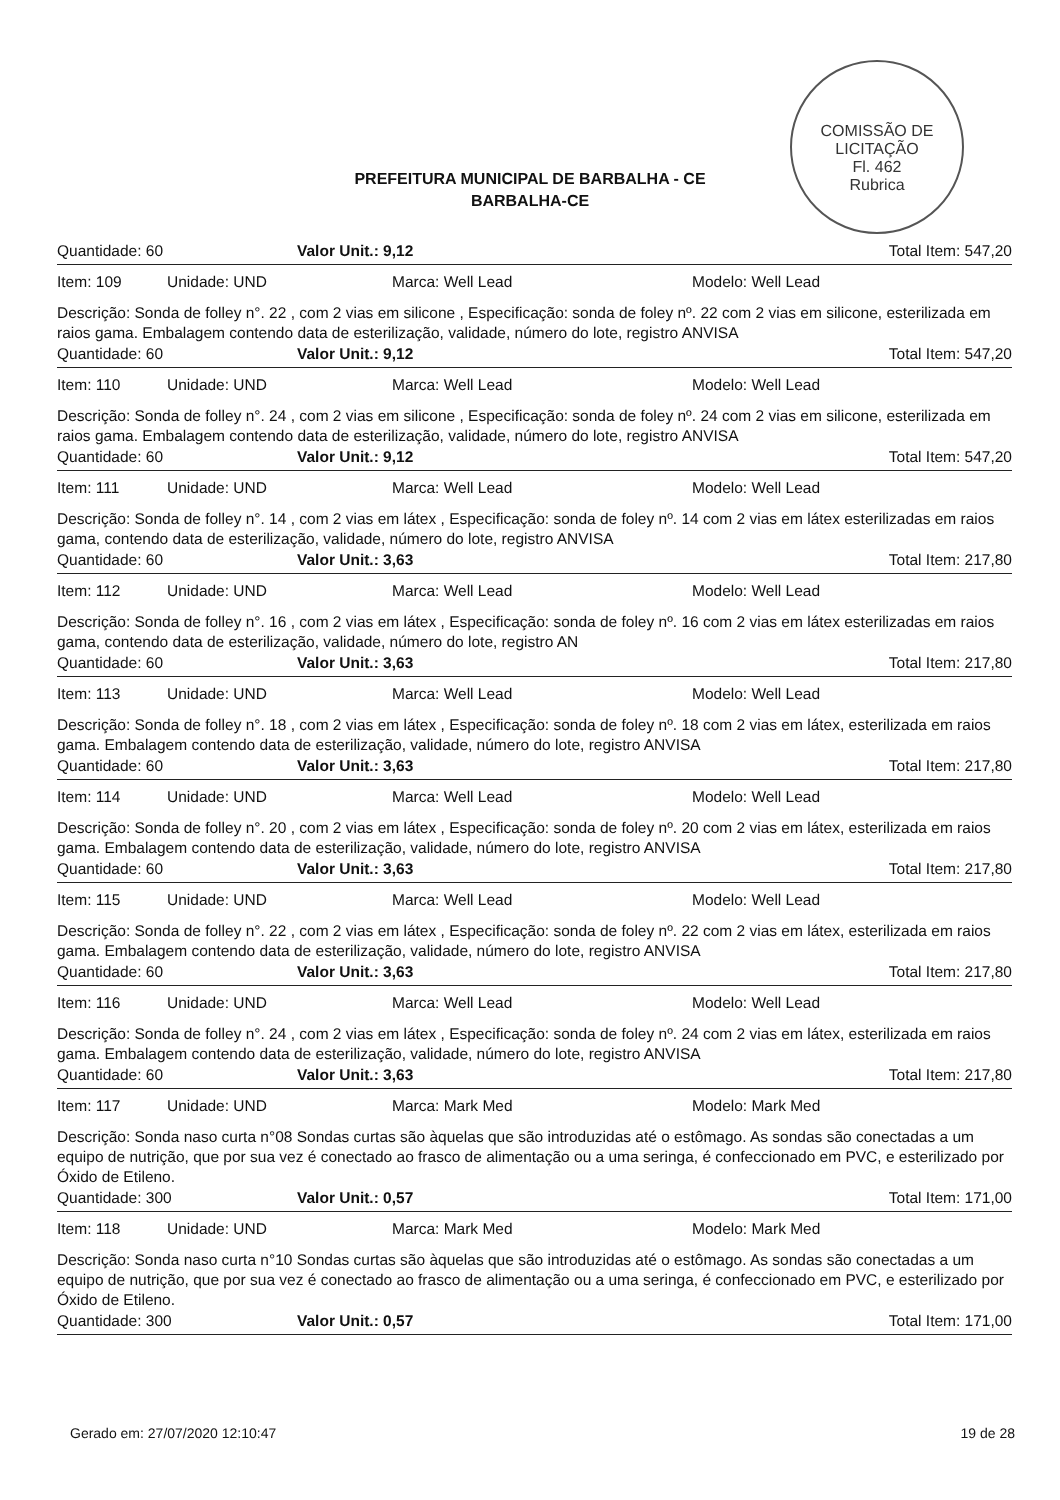COMISSÃO DE LICITAÇÃO
Fl. 462
Rubrica
PREFEITURA MUNICIPAL DE BARBALHA - CE
BARBALHA-CE
Quantidade: 60 Valor Unit.: 9,12 Total Item: 547,20
Item: 109 Unidade: UND Marca: Well Lead Modelo: Well Lead
Descrição: Sonda de folley n°. 22 , com 2 vias em silicone , Especificação: sonda de foley nº. 22 com 2 vias em silicone, esterilizada em raios gama. Embalagem contendo data de esterilização, validade, número do lote, registro ANVISA
Quantidade: 60 Valor Unit.: 9,12 Total Item: 547,20
Item: 110 Unidade: UND Marca: Well Lead Modelo: Well Lead
Descrição: Sonda de folley n°. 24 , com 2 vias em silicone , Especificação: sonda de foley nº. 24 com 2 vias em silicone, esterilizada em raios gama. Embalagem contendo data de esterilização, validade, número do lote, registro ANVISA
Quantidade: 60 Valor Unit.: 9,12 Total Item: 547,20
Item: 111 Unidade: UND Marca: Well Lead Modelo: Well Lead
Descrição: Sonda de folley n°. 14 , com 2 vias em látex , Especificação: sonda de foley nº. 14 com 2 vias em látex esterilizadas em raios gama, contendo data de esterilização, validade, número do lote, registro ANVISA
Quantidade: 60 Valor Unit.: 3,63 Total Item: 217,80
Item: 112 Unidade: UND Marca: Well Lead Modelo: Well Lead
Descrição: Sonda de folley n°. 16 , com 2 vias em látex , Especificação: sonda de foley nº. 16 com 2 vias em látex esterilizadas em raios gama, contendo data de esterilização, validade, número do lote, registro AN
Quantidade: 60 Valor Unit.: 3,63 Total Item: 217,80
Item: 113 Unidade: UND Marca: Well Lead Modelo: Well Lead
Descrição: Sonda de folley n°. 18 , com 2 vias em látex , Especificação: sonda de foley nº. 18 com 2 vias em látex, esterilizada em raios gama. Embalagem contendo data de esterilização, validade, número do lote, registro ANVISA
Quantidade: 60 Valor Unit.: 3,63 Total Item: 217,80
Item: 114 Unidade: UND Marca: Well Lead Modelo: Well Lead
Descrição: Sonda de folley n°. 20 , com 2 vias em látex , Especificação: sonda de foley nº. 20 com 2 vias em látex, esterilizada em raios gama. Embalagem contendo data de esterilização, validade, número do lote, registro ANVISA
Quantidade: 60 Valor Unit.: 3,63 Total Item: 217,80
Item: 115 Unidade: UND Marca: Well Lead Modelo: Well Lead
Descrição: Sonda de folley n°. 22 , com 2 vias em látex , Especificação: sonda de foley nº. 22 com 2 vias em látex, esterilizada em raios gama. Embalagem contendo data de esterilização, validade, número do lote, registro ANVISA
Quantidade: 60 Valor Unit.: 3,63 Total Item: 217,80
Item: 116 Unidade: UND Marca: Well Lead Modelo: Well Lead
Descrição: Sonda de folley n°. 24 , com 2 vias em látex , Especificação: sonda de foley nº. 24 com 2 vias em látex, esterilizada em raios gama. Embalagem contendo data de esterilização, validade, número do lote, registro ANVISA
Quantidade: 60 Valor Unit.: 3,63 Total Item: 217,80
Item: 117 Unidade: UND Marca: Mark Med Modelo: Mark Med
Descrição: Sonda naso curta n°08 Sondas curtas são àquelas que são introduzidas até o estômago. As sondas são conectadas a um equipo de nutrição, que por sua vez é conectado ao frasco de alimentação ou a uma seringa, é confeccionado em PVC, e esterilizado por Óxido de Etileno.
Quantidade: 300 Valor Unit.: 0,57 Total Item: 171,00
Item: 118 Unidade: UND Marca: Mark Med Modelo: Mark Med
Descrição: Sonda naso curta n°10 Sondas curtas são àquelas que são introduzidas até o estômago. As sondas são conectadas a um equipo de nutrição, que por sua vez é conectado ao frasco de alimentação ou a uma seringa, é confeccionado em PVC, e esterilizado por Óxido de Etileno.
Quantidade: 300 Valor Unit.: 0,57 Total Item: 171,00
Gerado em: 27/07/2020 12:10:47 19 de 28